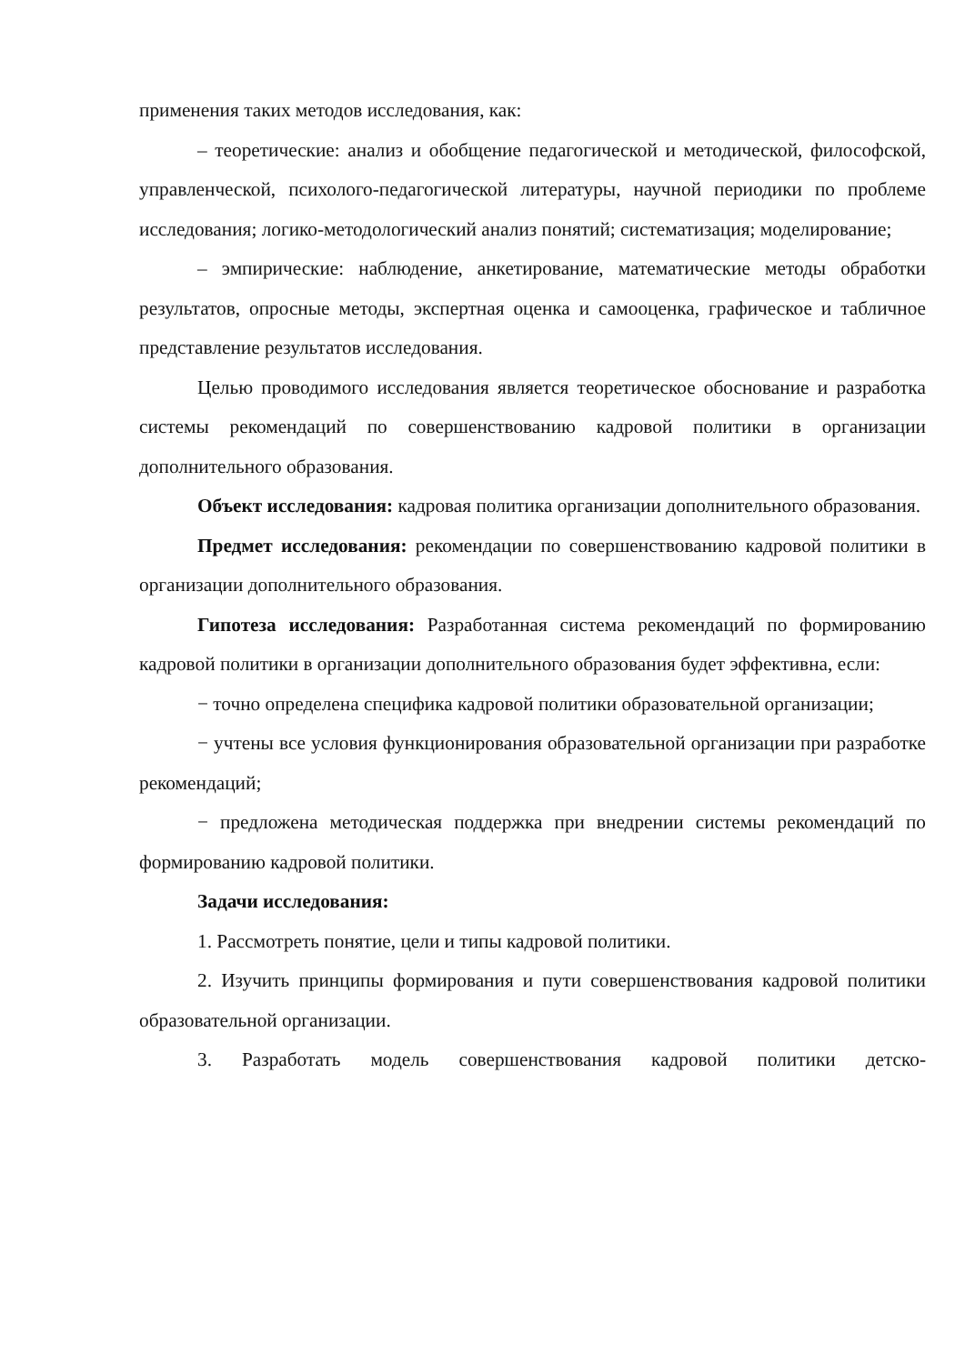применения таких методов исследования, как:
– теоретические: анализ и обобщение педагогической и методической, философской, управленческой, психолого-педагогической литературы, научной периодики по проблеме исследования; логико-методологический анализ понятий; систематизация; моделирование;
– эмпирические: наблюдение, анкетирование, математические методы обработки результатов, опросные методы, экспертная оценка и самооценка, графическое и табличное представление результатов исследования.
Целью проводимого исследования является теоретическое обоснование и разработка системы рекомендаций по совершенствованию кадровой политики в организации дополнительного образования.
Объект исследования: кадровая политика организации дополнительного образования.
Предмет исследования: рекомендации по совершенствованию кадровой политики в организации дополнительного образования.
Гипотеза исследования: Разработанная система рекомендаций по формированию кадровой политики в организации дополнительного образования будет эффективна, если:
− точно определена специфика кадровой политики образовательной организации;
− учтены все условия функционирования образовательной организации при разработке рекомендаций;
− предложена методическая поддержка при внедрении системы рекомендаций по формированию кадровой политики.
Задачи исследования:
1. Рассмотреть понятие, цели и типы кадровой политики.
2. Изучить принципы формирования и пути совершенствования кадровой политики образовательной организации.
3. Разработать модель совершенствования кадровой политики детско-